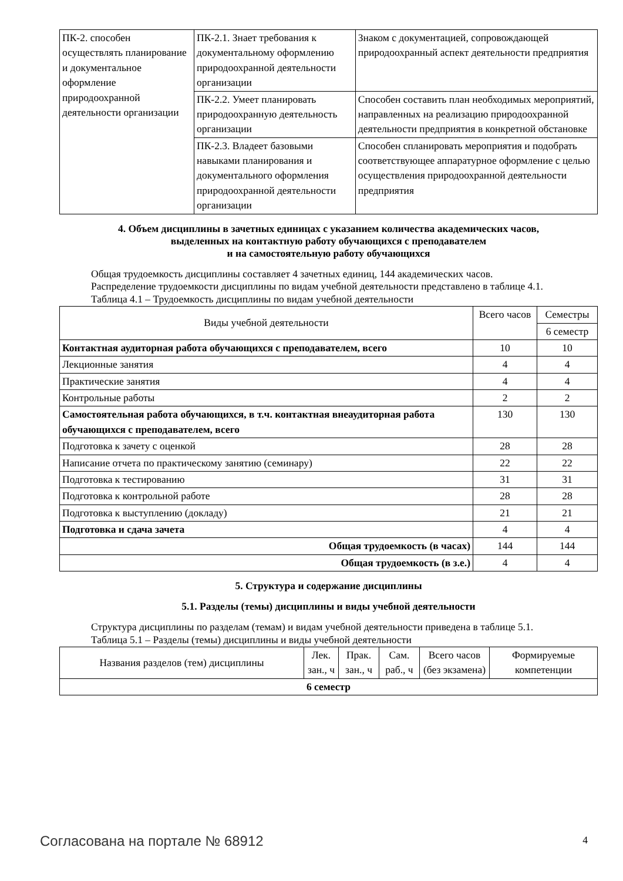| ПК-2. способен осуществлять планирование и документальное оформление природоохранной деятельности организации | ПК-2.1. Знает требования к документальному оформлению природоохранной деятельности организации | Знаком с документацией, сопровождающей природоохранный аспект деятельности предприятия |
| | ПК-2.2. Умеет планировать природоохранную деятельность организации | Способен составить план необходимых мероприятий, направленных на реализацию природоохранной деятельности предприятия в конкретной обстановке |
| | ПК-2.3. Владеет базовыми навыками планирования и документального оформления природоохранной деятельности организации | Способен спланировать мероприятия и подобрать соответствующее аппаратурное оформление с целью осуществления природоохранной деятельности предприятия |
4. Объем дисциплины в зачетных единицах с указанием количества академических часов,
выделенных на контактную работу обучающихся с преподавателем
и на самостоятельную работу обучающихся
Общая трудоемкость дисциплины составляет 4 зачетных единиц, 144 академических часов.
Распределение трудоемкости дисциплины по видам учебной деятельности представлено в таблице 4.1.
Таблица 4.1 – Трудоемкость дисциплины по видам учебной деятельности
| Виды учебной деятельности | Всего часов | Семестры |
| --- | --- | --- |
| | | 6 семестр |
| Контактная аудиторная работа обучающихся с преподавателем, всего | 10 | 10 |
| Лекционные занятия | 4 | 4 |
| Практические занятия | 4 | 4 |
| Контрольные работы | 2 | 2 |
| Самостоятельная работа обучающихся, в т.ч. контактная внеаудиторная работа обучающихся с преподавателем, всего | 130 | 130 |
| Подготовка к зачету с оценкой | 28 | 28 |
| Написание отчета по практическому занятию (семинару) | 22 | 22 |
| Подготовка к тестированию | 31 | 31 |
| Подготовка к контрольной работе | 28 | 28 |
| Подготовка к выступлению (докладу) | 21 | 21 |
| Подготовка и сдача зачета | 4 | 4 |
| Общая трудоемкость (в часах) | 144 | 144 |
| Общая трудоемкость (в з.е.) | 4 | 4 |
5. Структура и содержание дисциплины
5.1. Разделы (темы) дисциплины и виды учебной деятельности
Структура дисциплины по разделам (темам) и видам учебной деятельности приведена в таблице 5.1.
Таблица 5.1 – Разделы (темы) дисциплины и виды учебной деятельности
| Названия разделов (тем) дисциплины | Лек. зан., ч | Прак. зан., ч | Сам. раб., ч | Всего часов (без экзамена) | Формируемые компетенции |
| --- | --- | --- | --- | --- | --- |
| 6 семестр | | | | | |
Согласована на портале № 68912 4